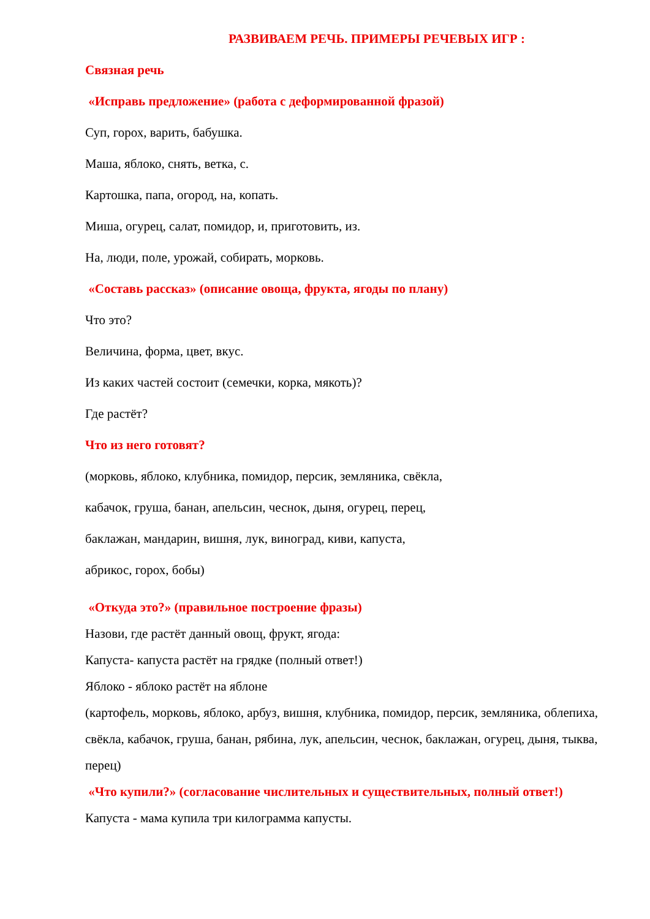РАЗВИВАЕМ РЕЧЬ. ПРИМЕРЫ РЕЧЕВЫХ ИГР :
Связная речь
«Исправь предложение» (работа с деформированной фразой)
Суп, горох, варить, бабушка.
Маша, яблоко, снять, ветка, с.
Картошка, папа, огород, на, копать.
Миша, огурец, салат, помидор, и, приготовить, из.
На, люди, поле, урожай, собирать, морковь.
«Составь рассказ» (описание овоща, фрукта, ягоды по плану)
Что это?
Величина, форма, цвет, вкус.
Из каких частей состоит (семечки, корка, мякоть)?
Где растёт?
Что из него готовят?
(морковь, яблоко, клубника, помидор, персик, земляника, свёкла,
кабачок, груша, банан, апельсин, чеснок, дыня, огурец, перец,
баклажан, мандарин, вишня, лук, виноград, киви, капуста,
абрикос, горох, бобы)
«Откуда это?» (правильное построение фразы)
Назови, где растёт данный овощ, фрукт, ягода:
Капуста- капуста растёт на грядке (полный ответ!)
Яблоко - яблоко растёт на яблоне
(картофель, морковь, яблоко, арбуз, вишня, клубника, помидор, персик, земляника, облепиха, свёкла, кабачок, груша, банан, рябина, лук, апельсин, чеснок, баклажан, огурец, дыня, тыква, перец)
«Что купили?» (согласование числительных и существительных, полный ответ!)
Капуста - мама купила три килограмма капусты.